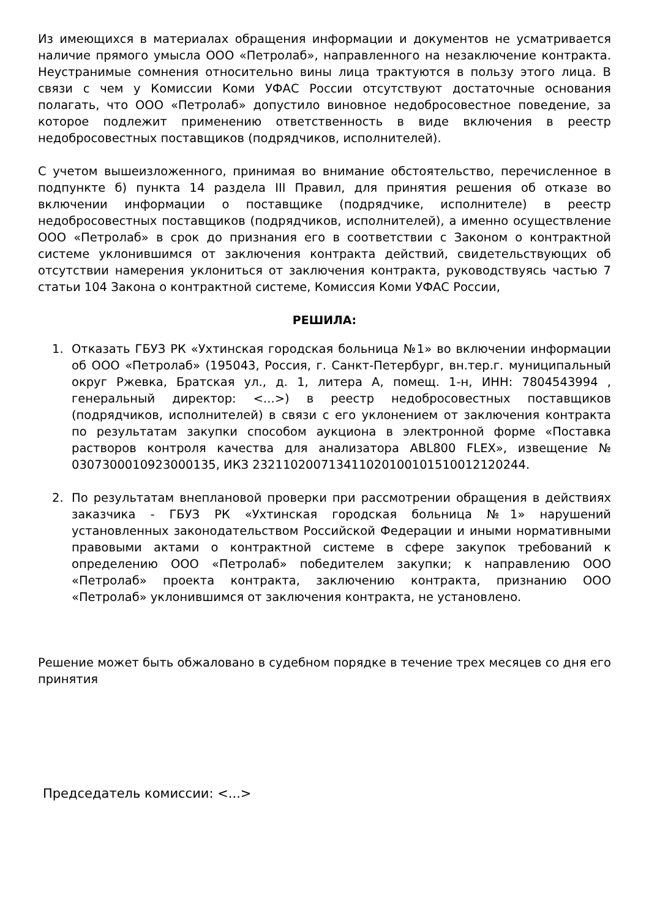Из имеющихся в материалах обращения информации и документов не усматривается наличие прямого умысла ООО «Петролаб», направленного на незаключение контракта. Неустранимые сомнения относительно вины лица трактуются в пользу этого лица. В связи с чем у Комиссии Коми УФАС России отсутствуют достаточные основания полагать, что ООО «Петролаб» допустило виновное недобросовестное поведение, за которое подлежит применению ответственность в виде включения в реестр недобросовестных поставщиков (подрядчиков, исполнителей).
С учетом вышеизложенного, принимая во внимание обстоятельство, перечисленное в подпункте б) пункта 14 раздела III Правил, для принятия решения об отказе во включении информации о поставщике (подрядчике, исполнителе) в реестр недобросовестных поставщиков (подрядчиков, исполнителей), а именно осуществление ООО «Петролаб» в срок до признания его в соответствии с Законом о контрактной системе уклонившимся от заключения контракта действий, свидетельствующих об отсутствии намерения уклониться от заключения контракта, руководствуясь частью 7 статьи 104 Закона о контрактной системе, Комиссия Коми УФАС России,
РЕШИЛА:
1. Отказать ГБУЗ РК «Ухтинская городская больница №1» во включении информации об ООО «Петролаб» (195043, Россия, г. Санкт-Петербург, вн.тер.г. муниципальный округ Ржевка, Братская ул., д. 1, литера А, помещ. 1-н, ИНН: 7804543994 , генеральный директор: <...>) в реестр недобросовестных поставщиков (подрядчиков, исполнителей) в связи с его уклонением от заключения контракта по результатам закупки способом аукциона в электронной форме «Поставка растворов контроля качества для анализатора ABL800 FLEX», извещение № 0307300010923000135, ИКЗ 232110200713411020100101510012120244.
2. По результатам внеплановой проверки при рассмотрении обращения в действиях заказчика - ГБУЗ РК «Ухтинская городская больница №1» нарушений установленных законодательством Российской Федерации и иными нормативными правовыми актами о контрактной системе в сфере закупок требований к определению ООО «Петролаб» победителем закупки; к направлению ООО «Петролаб» проекта контракта, заключению контракта, признанию ООО «Петролаб» уклонившимся от заключения контракта, не установлено.
Решение может быть обжаловано в судебном порядке в течение трех месяцев со дня его принятия
Председатель комиссии: <...>